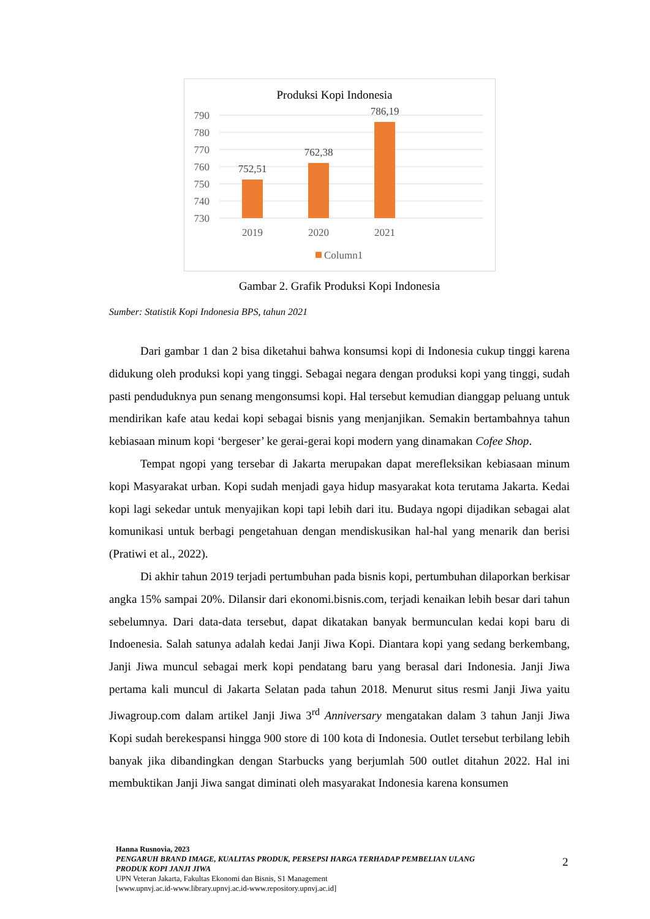Produksi Kopi Indonesia
790
780
770
760
750
740
730
752,51
762,38
786,19
2019
2020
2021
Column1
Gambar 2. Grafik Produksi Kopi Indonesia
Sumber: Statistik Kopi Indonesia BPS, tahun 2021
Dari gambar 1 dan 2 bisa diketahui bahwa konsumsi kopi di Indonesia cukup tinggi karena didukung oleh produksi kopi yang tinggi. Sebagai negara dengan produksi kopi yang tinggi, sudah pasti penduduknya pun senang mengonsumsi kopi. Hal tersebut kemudian dianggap peluang untuk mendirikan kafe atau kedai kopi sebagai bisnis yang menjanjikan. Semakin bertambahnya tahun kebiasaan minum kopi ‘bergeser’ ke gerai-gerai kopi modern yang dinamakan Cofee Shop.
Tempat ngopi yang tersebar di Jakarta merupakan dapat merefleksikan kebiasaan minum kopi Masyarakat urban. Kopi sudah menjadi gaya hidup masyarakat kota terutama Jakarta. Kedai kopi lagi sekedar untuk menyajikan kopi tapi lebih dari itu. Budaya ngopi dijadikan sebagai alat komunikasi untuk berbagi pengetahuan dengan mendiskusikan hal-hal yang menarik dan berisi (Pratiwi et al., 2022).
Di akhir tahun 2019 terjadi pertumbuhan pada bisnis kopi, pertumbuhan dilaporkan berkisar angka 15% sampai 20%. Dilansir dari ekonomi.bisnis.com, terjadi kenaikan lebih besar dari tahun sebelumnya. Dari data-data tersebut, dapat dikatakan banyak bermunculan kedai kopi baru di Indoenesia. Salah satunya adalah kedai Janji Jiwa Kopi. Diantara kopi yang sedang berkembang, Janji Jiwa muncul sebagai merk kopi pendatang baru yang berasal dari Indonesia. Janji Jiwa pertama kali muncul di Jakarta Selatan pada tahun 2018. Menurut situs resmi Janji Jiwa yaitu Jiwagroup.com dalam artikel Janji Jiwa 3<sup>rd</sup> Anniversary mengatakan dalam 3 tahun Janji Jiwa Kopi sudah berekespansi hingga 900 store di 100 kota di Indonesia. Outlet tersebut terbilang lebih banyak jika dibandingkan dengan Starbucks yang berjumlah 500 outlet ditahun 2022. Hal ini membuktikan Janji Jiwa sangat diminati oleh masyarakat Indonesia karena konsumen
Hanna Rusnovia, 2023
PENGARUH BRAND IMAGE, KUALITAS PRODUK, PERSEPSI HARGA TERHADAP PEMBELIAN ULANG PRODUK KOPI JANJI JIWA
UPN Veteran Jakarta, Fakultas Ekonomi dan Bisnis, S1 Management
[www.upnvj.ac.id-www.library.upnvj.ac.id-www.repository.upnvj.ac.id]
2